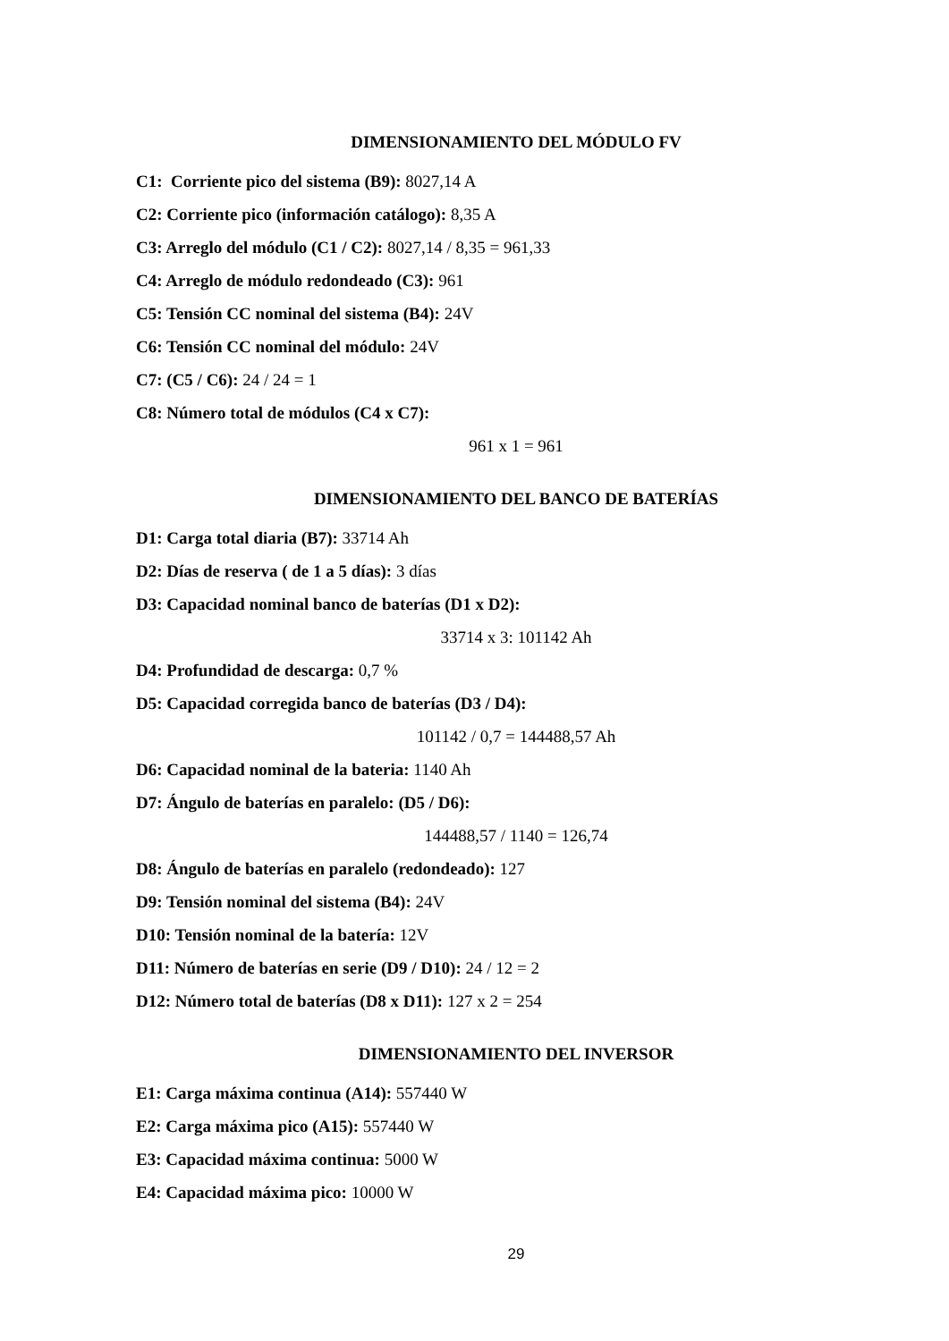DIMENSIONAMIENTO DEL MÓDULO FV
C1: Corriente pico del sistema (B9): 8027,14 A
C2: Corriente pico (información catálogo): 8,35 A
C3: Arreglo del módulo (C1 / C2): 8027,14 / 8,35 = 961,33
C4: Arreglo de módulo redondeado (C3): 961
C5: Tensión CC nominal del sistema (B4): 24V
C6: Tensión CC nominal del módulo: 24V
C7: (C5 / C6): 24 / 24 = 1
C8: Número total de módulos (C4 x C7):
961 x 1 = 961
DIMENSIONAMIENTO DEL BANCO DE BATERÍAS
D1: Carga total diaria (B7): 33714 Ah
D2: Días de reserva ( de 1 a 5 días): 3 días
D3: Capacidad nominal banco de baterías (D1 x D2):
33714 x 3: 101142 Ah
D4: Profundidad de descarga: 0,7 %
D5: Capacidad corregida banco de baterías (D3 / D4):
101142 / 0,7 = 144488,57 Ah
D6: Capacidad nominal de la bateria: 1140 Ah
D7: Ángulo de baterías en paralelo: (D5 / D6):
144488,57 / 1140 = 126,74
D8: Ángulo de baterías en paralelo (redondeado): 127
D9: Tensión nominal del sistema (B4): 24V
D10: Tensión nominal de la batería: 12V
D11: Número de baterías en serie (D9 / D10): 24 / 12 = 2
D12: Número total de baterías (D8 x D11): 127 x 2 = 254
DIMENSIONAMIENTO DEL INVERSOR
E1: Carga máxima continua (A14): 557440 W
E2: Carga máxima pico (A15): 557440 W
E3: Capacidad máxima continua: 5000 W
E4: Capacidad máxima pico: 10000 W
29